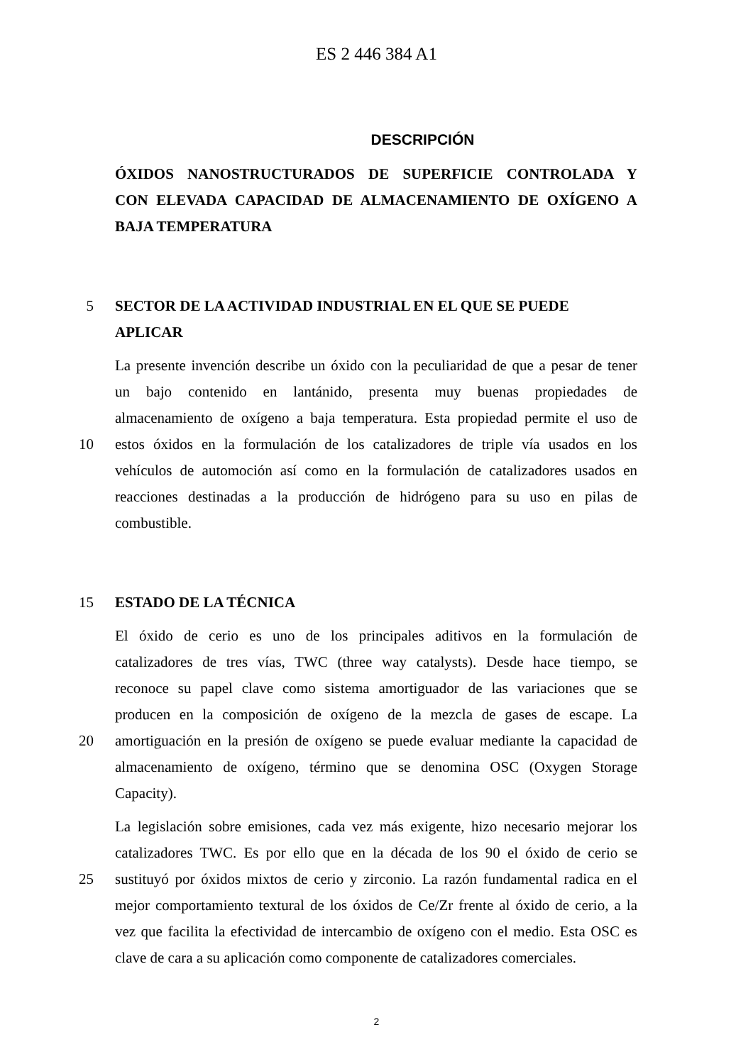ES 2 446 384 A1
DESCRIPCIÓN
ÓXIDOS NANOSTRUCTURADOS DE SUPERFICIE CONTROLADA Y
CON ELEVADA CAPACIDAD DE ALMACENAMIENTO DE OXÍGENO A
BAJA TEMPERATURA
5 SECTOR DE LA ACTIVIDAD INDUSTRIAL EN EL QUE SE PUEDE
APLICAR
La presente invención describe un óxido con la peculiaridad de que a pesar de tener
un bajo contenido en lantánido, presenta muy buenas propiedades de
almacenamiento de oxígeno a baja temperatura. Esta propiedad permite el uso de
10 estos óxidos en la formulación de los catalizadores de triple vía usados en los
vehículos de automoción así como en la formulación de catalizadores usados en
reacciones destinadas a la producción de hidrógeno para su uso en pilas de
combustible.
15 ESTADO DE LA TÉCNICA
El óxido de cerio es uno de los principales aditivos en la formulación de
catalizadores de tres vías, TWC (three way catalysts). Desde hace tiempo, se
reconoce su papel clave como sistema amortiguador de las variaciones que se
producen en la composición de oxígeno de la mezcla de gases de escape. La
20 amortiguación en la presión de oxígeno se puede evaluar mediante la capacidad de
almacenamiento de oxígeno, término que se denomina OSC (Oxygen Storage
Capacity).
La legislación sobre emisiones, cada vez más exigente, hizo necesario mejorar los
catalizadores TWC. Es por ello que en la década de los 90 el óxido de cerio se
25 sustituyó por óxidos mixtos de cerio y zirconio. La razón fundamental radica en el
mejor comportamiento textural de los óxidos de Ce/Zr frente al óxido de cerio, a la
vez que facilita la efectividad de intercambio de oxígeno con el medio. Esta OSC es
clave de cara a su aplicación como componente de catalizadores comerciales.
2